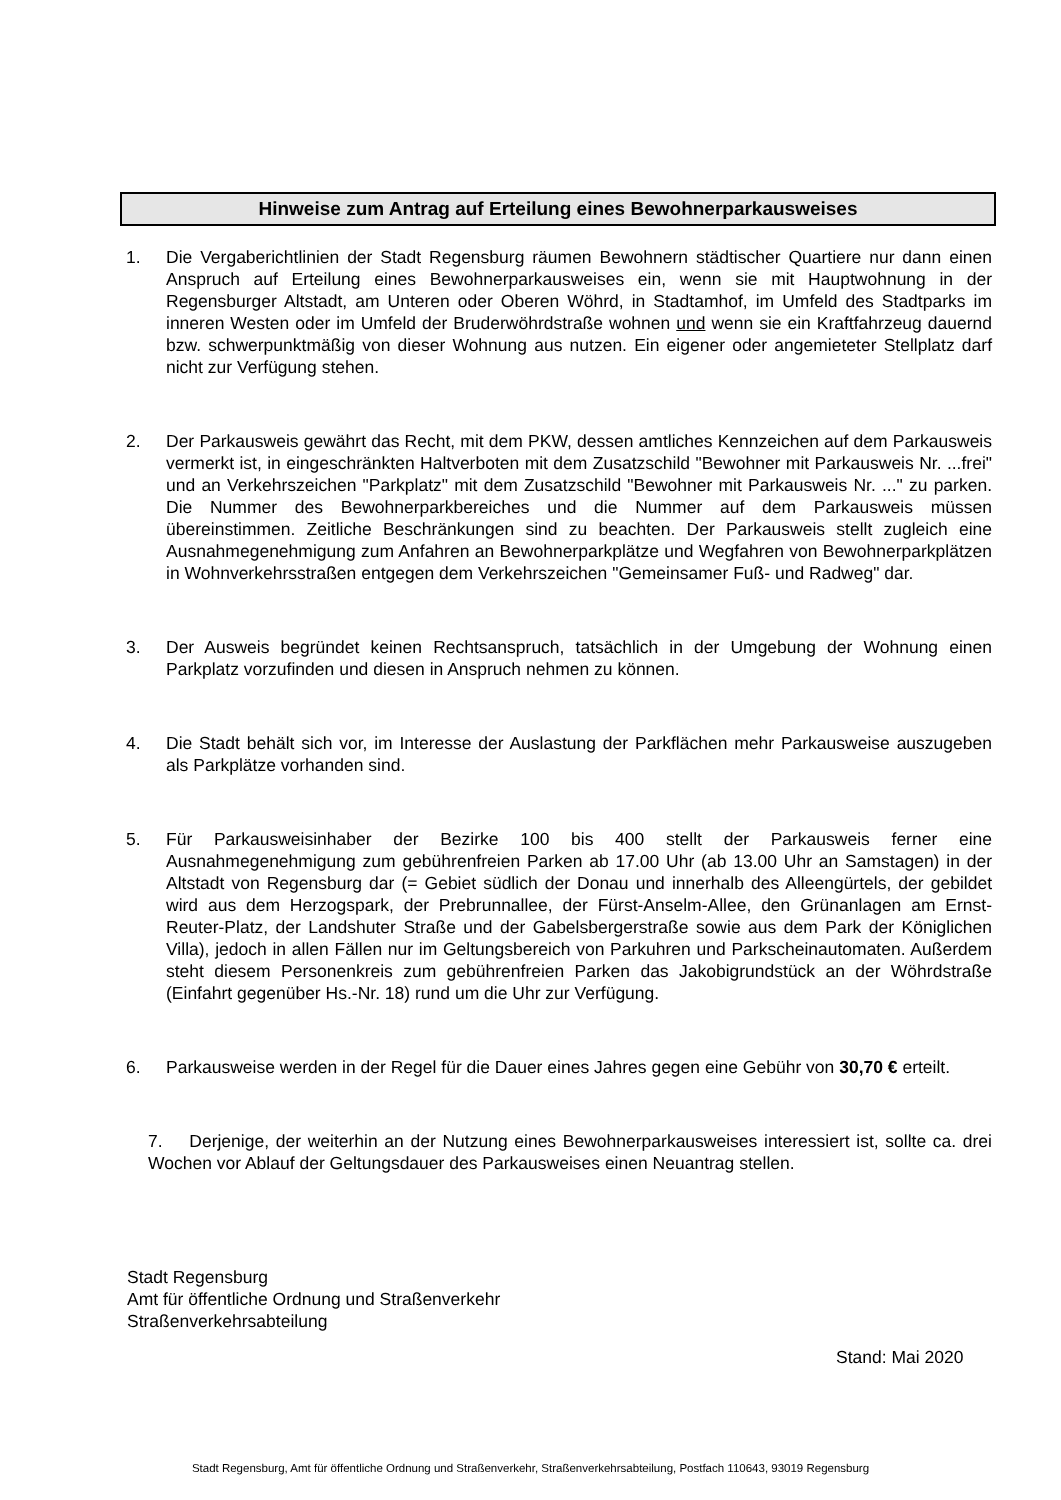Hinweise zum Antrag auf Erteilung eines Bewohnerparkausweises
1. Die Vergaberichtlinien der Stadt Regensburg räumen Bewohnern städtischer Quartiere nur dann einen Anspruch auf Erteilung eines Bewohnerparkausweises ein, wenn sie mit Hauptwohnung in der Regensburger Altstadt, am Unteren oder Oberen Wöhrd, in Stadtamhof, im Umfeld des Stadtparks im inneren Westen oder im Umfeld der Bruderwöhrdstraße wohnen und wenn sie ein Kraftfahrzeug dauernd bzw. schwerpunktmäßig von dieser Wohnung aus nutzen. Ein eigener oder angemieteter Stellplatz darf nicht zur Verfügung stehen.
2. Der Parkausweis gewährt das Recht, mit dem PKW, dessen amtliches Kennzeichen auf dem Parkausweis vermerkt ist, in eingeschränkten Haltverboten mit dem Zusatzschild "Bewohner mit Parkausweis Nr. ...frei" und an Verkehrszeichen "Parkplatz" mit dem Zusatzschild "Bewohner mit Parkausweis Nr. ..." zu parken. Die Nummer des Bewohnerparkbereiches und die Nummer auf dem Parkausweis müssen übereinstimmen. Zeitliche Beschränkungen sind zu beachten. Der Parkausweis stellt zugleich eine Ausnahmegenehmigung zum Anfahren an Bewohnerparkplätze und Wegfahren von Bewohnerparkplätzen in Wohnverkehrsstraßen entgegen dem Verkehrszeichen "Gemeinsamer Fuß- und Radweg" dar.
3. Der Ausweis begründet keinen Rechtsanspruch, tatsächlich in der Umgebung der Wohnung einen Parkplatz vorzufinden und diesen in Anspruch nehmen zu können.
4. Die Stadt behält sich vor, im Interesse der Auslastung der Parkflächen mehr Parkausweise auszugeben als Parkplätze vorhanden sind.
5. Für Parkausweisinhaber der Bezirke 100 bis 400 stellt der Parkausweis ferner eine Ausnahmegenehmigung zum gebührenfreien Parken ab 17.00 Uhr (ab 13.00 Uhr an Samstagen) in der Altstadt von Regensburg dar (= Gebiet südlich der Donau und innerhalb des Alleengürtels, der gebildet wird aus dem Herzogspark, der Prebrunnallee, der Fürst-Anselm-Allee, den Grünanlagen am Ernst-Reuter-Platz, der Landshuter Straße und der Gabelsbergerstraße sowie aus dem Park der Königlichen Villa), jedoch in allen Fällen nur im Geltungsbereich von Parkuhren und Parkscheinautomaten. Außerdem steht diesem Personenkreis zum gebührenfreien Parken das Jakobigrundstück an der Wöhrdstraße (Einfahrt gegenüber Hs.-Nr. 18) rund um die Uhr zur Verfügung.
6. Parkausweise werden in der Regel für die Dauer eines Jahres gegen eine Gebühr von 30,70 € erteilt.
7. Derjenige, der weiterhin an der Nutzung eines Bewohnerparkausweises interessiert ist, sollte ca. drei Wochen vor Ablauf der Geltungsdauer des Parkausweises einen Neuantrag stellen.
Stadt Regensburg
Amt für öffentliche Ordnung und Straßenverkehr
Straßenverkehrsabteilung
Stand: Mai 2020
Stadt Regensburg, Amt für öffentliche Ordnung und Straßenverkehr, Straßenverkehrsabteilung, Postfach 110643, 93019 Regensburg